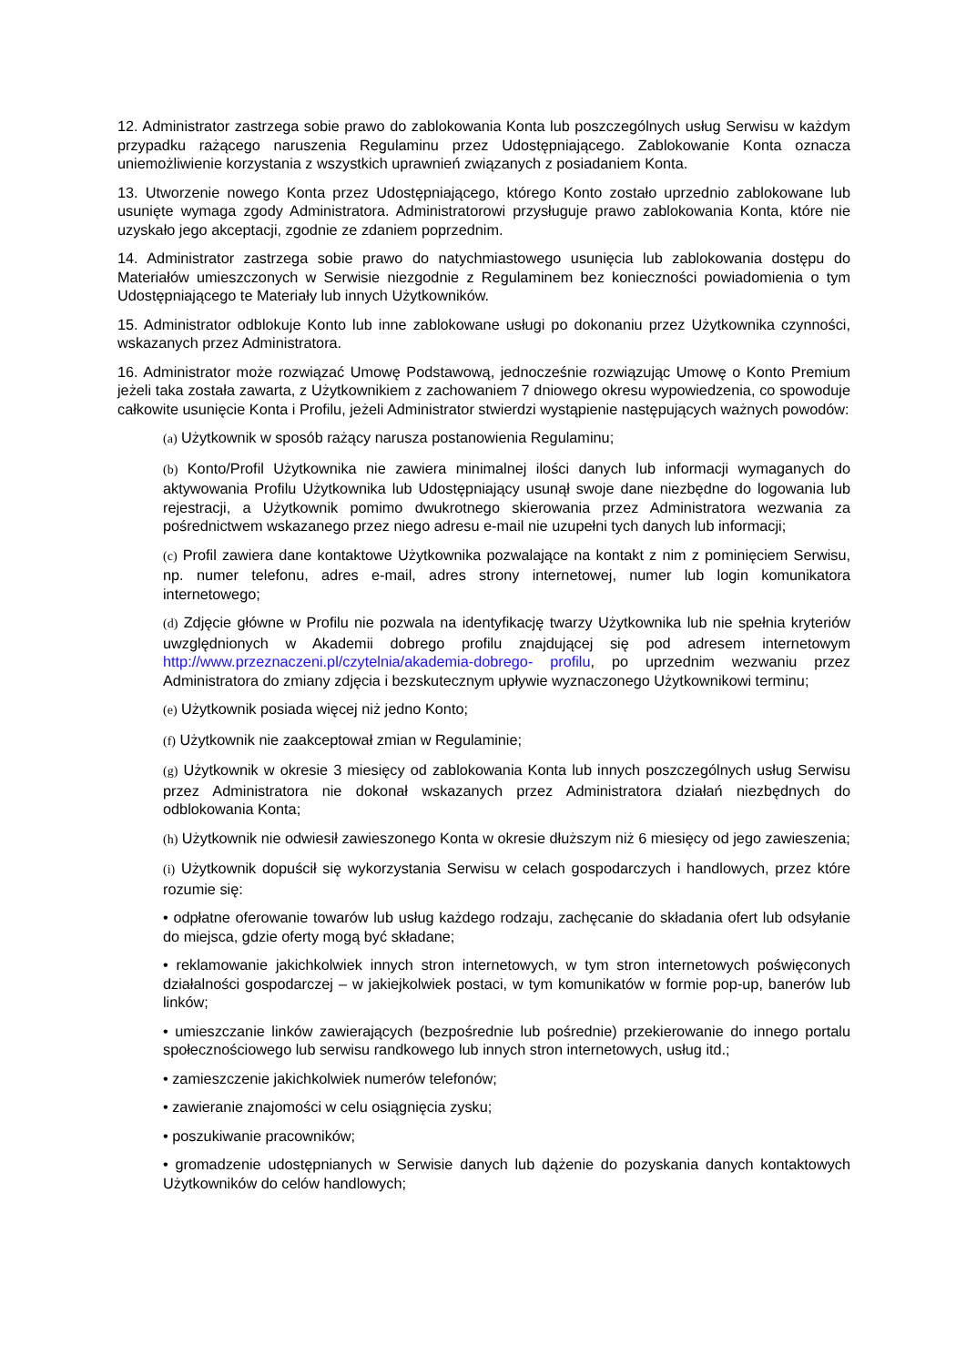12. Administrator zastrzega sobie prawo do zablokowania Konta lub poszczególnych usług Serwisu w każdym przypadku rażącego naruszenia Regulaminu przez Udostępniającego. Zablokowanie Konta oznacza uniemożliwienie korzystania z wszystkich uprawnień związanych z posiadaniem Konta.
13. Utworzenie nowego Konta przez Udostępniającego, którego Konto zostało uprzednio zablokowane lub usunięte wymaga zgody Administratora. Administratorowi przysługuje prawo zablokowania Konta, które nie uzyskało jego akceptacji, zgodnie ze zdaniem poprzednim.
14. Administrator zastrzega sobie prawo do natychmiastowego usunięcia lub zablokowania dostępu do Materiałów umieszczonych w Serwisie niezgodnie z Regulaminem bez konieczności powiadomienia o tym Udostępniającego te Materiały lub innych Użytkowników.
15. Administrator odblokuje Konto lub inne zablokowane usługi po dokonaniu przez Użytkownika czynności, wskazanych przez Administratora.
16. Administrator może rozwiązać Umowę Podstawową, jednocześnie rozwiązując Umowę o Konto Premium jeżeli taka została zawarta, z Użytkownikiem z zachowaniem 7 dniowego okresu wypowiedzenia, co spowoduje całkowite usunięcie Konta i Profilu, jeżeli Administrator stwierdzi wystąpienie następujących ważnych powodów:
(a) Użytkownik w sposób rażący narusza postanowienia Regulaminu;
(b) Konto/Profil Użytkownika nie zawiera minimalnej ilości danych lub informacji wymaganych do aktywowania Profilu Użytkownika lub Udostępniający usunął swoje dane niezbędne do logowania lub rejestracji, a Użytkownik pomimo dwukrotnego skierowania przez Administratora wezwania za pośrednictwem wskazanego przez niego adresu e-mail nie uzupełni tych danych lub informacji;
(c) Profil zawiera dane kontaktowe Użytkownika pozwalające na kontakt z nim z pominięciem Serwisu, np. numer telefonu, adres e-mail, adres strony internetowej, numer lub login komunikatora internetowego;
(d) Zdjęcie główne w Profilu nie pozwala na identyfikację twarzy Użytkownika lub nie spełnia kryteriów uwzględnionych w Akademii dobrego profilu znajdującej się pod adresem internetowym http://www.przeznaczeni.pl/czytelnia/akademia-dobrego- profilu, po uprzednim wezwaniu przez Administratora do zmiany zdjęcia i bezskutecznym upływie wyznaczonego Użytkownikowi terminu;
(e) Użytkownik posiada więcej niż jedno Konto;
(f) Użytkownik nie zaakceptował zmian w Regulaminie;
(g) Użytkownik w okresie 3 miesięcy od zablokowania Konta lub innych poszczególnych usług Serwisu przez Administratora nie dokonał wskazanych przez Administratora działań niezbędnych do odblokowania Konta;
(h) Użytkownik nie odwiesił zawieszonego Konta w okresie dłuższym niż 6 miesięcy od jego zawieszenia;
(i) Użytkownik dopuścił się wykorzystania Serwisu w celach gospodarczych i handlowych, przez które rozumie się:
• odpłatne oferowanie towarów lub usług każdego rodzaju, zachęcanie do składania ofert lub odsyłanie do miejsca, gdzie oferty mogą być składane;
• reklamowanie jakichkolwiek innych stron internetowych, w tym stron internetowych poświęconych działalności gospodarczej – w jakiejkolwiek postaci, w tym komunikatów w formie pop-up, banerów lub linków;
• umieszczanie linków zawierających (bezpośrednie lub pośrednie) przekierowanie do innego portalu społecznościowego lub serwisu randkowego lub innych stron internetowych, usług itd.;
• zamieszczenie jakichkolwiek numerów telefonów;
• zawieranie znajomości w celu osiągnięcia zysku;
• poszukiwanie pracowników;
• gromadzenie udostępnianych w Serwisie danych lub dążenie do pozyskania danych kontaktowych Użytkowników do celów handlowych;